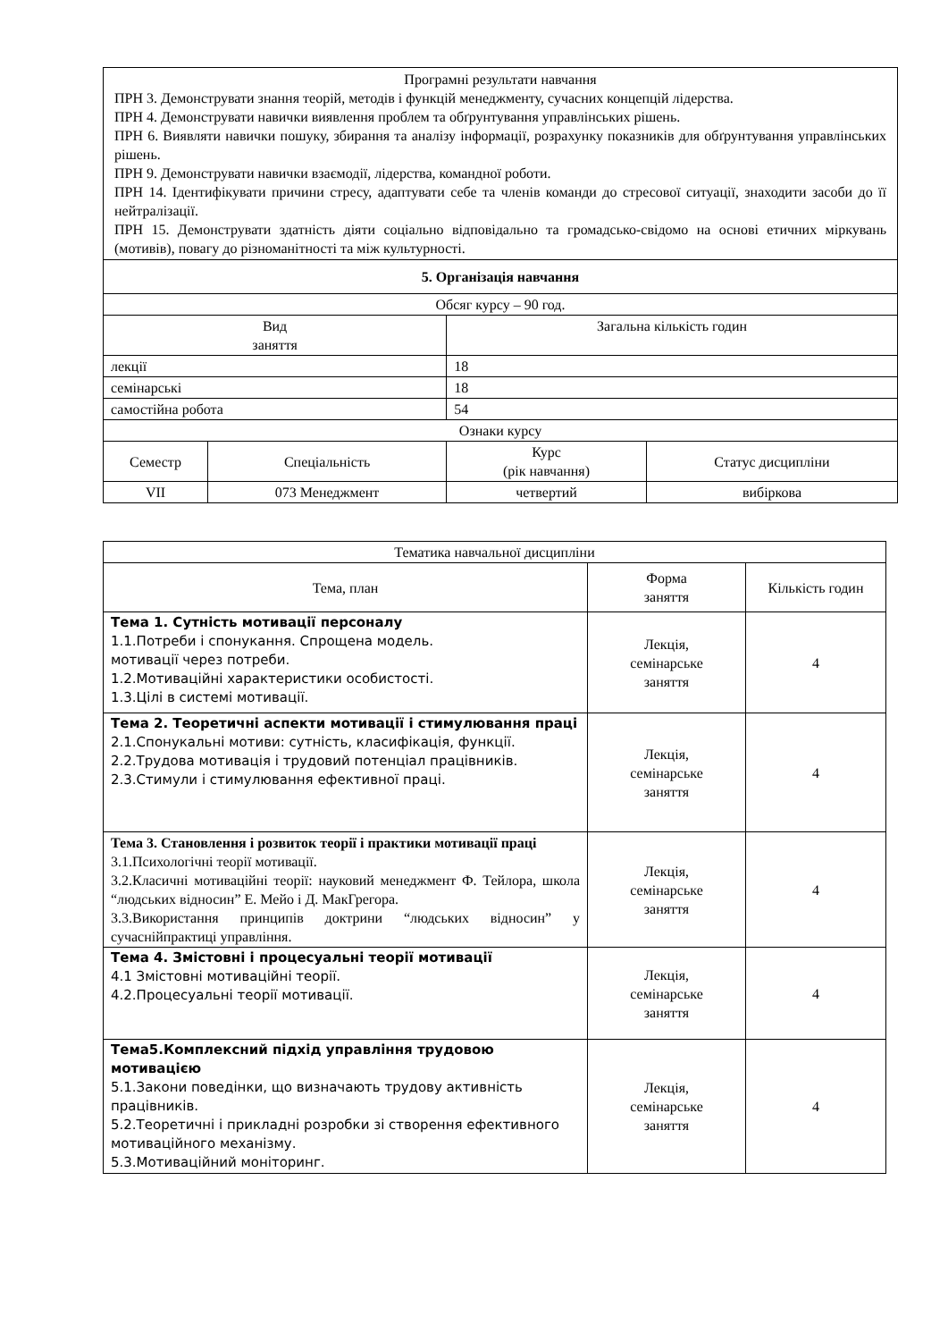| Програмні результати навчання ПРН 3. Демонструвати знання теорій, методів і функцій менеджменту, сучасних концепцій лідерства. ПРН 4. Демонструвати навички виявлення проблем та обґрунтування управлінських рішень. ПРН 6. Виявляти навички пошуку, збирання та аналізу інформації, розрахунку показників для обґрунтування управлінських рішень. ПРН 9. Демонструвати навички взаємодії, лідерства, командної роботи. ПРН 14. Ідентифікувати причини стресу, адаптувати себе та членів команди до стресової ситуації, знаходити засоби до її нейтралізації. ПРН 15. Демонструвати здатність діяти соціально відповідально та громадсько-свідомо на основі етичних міркувань (мотивів), повагу до різноманітності та між культурності. | | | |
| 5. Організація навчання | | | |
| Обсяг курсу – 90 год. | | | |
| Вид заняття | | Загальна кількість годин | |
| лекції | | 18 | |
| семінарські | | 18 | |
| самостійна робота | | 54 | |
| Ознаки курсу | | | |
| Семестр | Спеціальність | Курс (рік навчання) | Статус дисципліни |
| VII | 073 Менеджмент | четвертий | вибіркова |
| Тематика навчальної дисципліни | | |
| Тема, план | Форма заняття | Кількість годин |
| Тема 1. Сутність мотивації персоналу 1.1.Потреби і спонукання. Спрощена модель. мотивації через потреби. 1.2.Мотиваційні характеристики особистості. 1.3.Цілі в системі мотивації. | Лекція, семінарське заняття | 4 |
| Тема 2. Теоретичні аспекти мотивації і стимулювання праці 2.1.Спонукальні мотиви: сутність, класифікація, функції. 2.2.Трудова мотивація і трудовий потенціал працівників. 2.3.Стимули і стимулювання ефективної праці. | Лекція, семінарське заняття | 4 |
| Тема 3. Становлення і розвиток теорії і практики мотивації праці 3.1.Психологічні теорії мотивації. 3.2.Класичні мотиваційні теорії: науковий менеджмент Ф. Тейлора, школа “людських відносин” Е. Мейо і Д. МакГрегора. 3.3.Використання принципів доктрини “людських відносин” у сучаснійпрактиці управління. | Лекція, семінарське заняття | 4 |
| Тема 4. Змістовні і процесуальні теорії мотивації 4.1 Змістовні мотиваційні теорії. 4.2.Процесуальні теорії мотивації. | Лекція, семінарське заняття | 4 |
| Тема5.Комплексний підхід управління трудовою мотивацією 5.1.Закони поведінки, що визначають трудову активність працівників. 5.2.Теоретичні і прикладні розробки зі створення ефективного мотиваційного механізму. 5.3.Мотиваційний моніторинг. | Лекція, семінарське заняття | 4 |